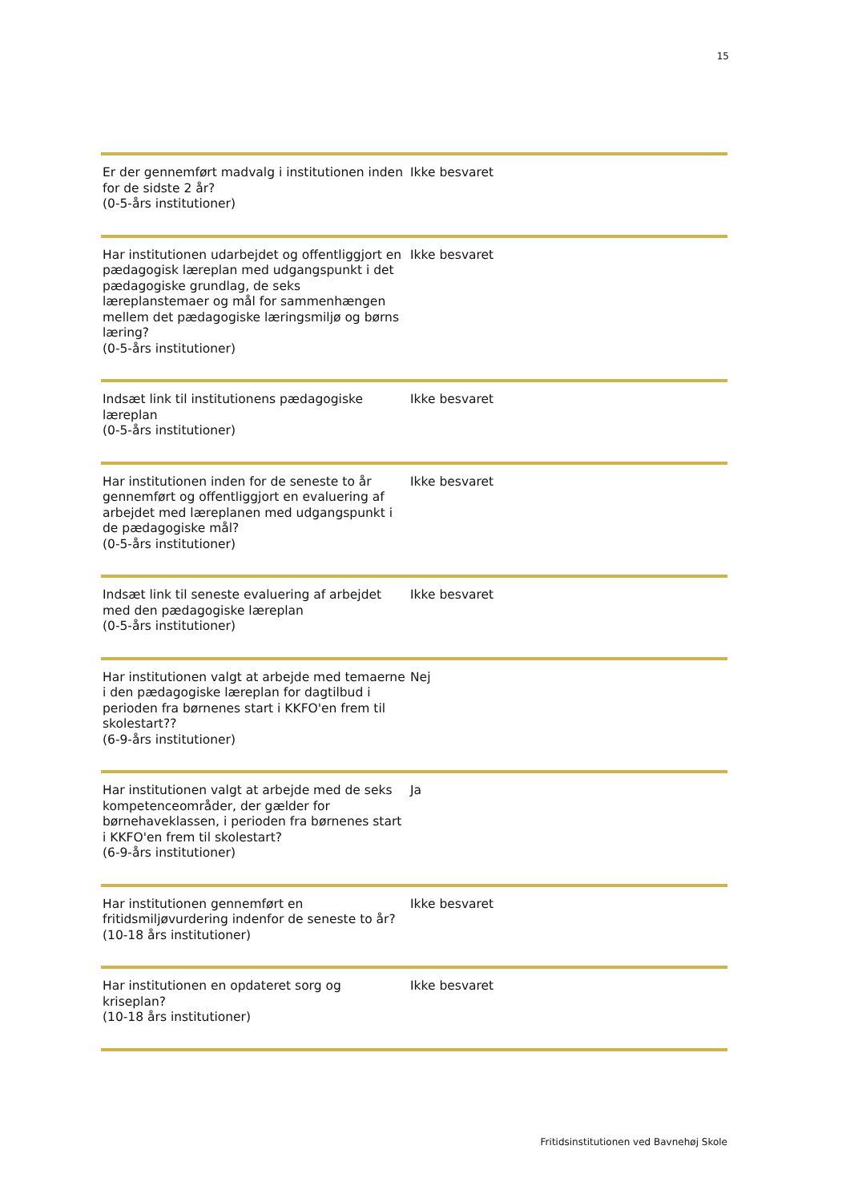15
| Er der gennemført madvalg i institutionen inden for de sidste 2 år? (0-5-års institutioner) | Ikke besvaret |
| Har institutionen udarbejdet og offentliggjort en pædagogisk læreplan med udgangspunkt i det pædagogiske grundlag, de seks læreplanstemaer og mål for sammenhængen mellem det pædagogiske læringsmiljø og børns læring? (0-5-års institutioner) | Ikke besvaret |
| Indsæt link til institutionens pædagogiske læreplan (0-5-års institutioner) | Ikke besvaret |
| Har institutionen inden for de seneste to år gennemført og offentliggjort en evaluering af arbejdet med læreplanen med udgangspunkt i de pædagogiske mål? (0-5-års institutioner) | Ikke besvaret |
| Indsæt link til seneste evaluering af arbejdet med den pædagogiske læreplan (0-5-års institutioner) | Ikke besvaret |
| Har institutionen valgt at arbejde med temaerne i den pædagogiske læreplan for dagtilbud i perioden fra børnenes start i KKFO'en frem til skolestart?? (6-9-års institutioner) | Nej |
| Har institutionen valgt at arbejde med de seks kompetenceområder, der gælder for børnehaveklassen, i perioden fra børnenes start i KKFO'en frem til skolestart? (6-9-års institutioner) | Ja |
| Har institutionen gennemført en fritidsmiljøvurdering indenfor de seneste to år? (10-18 års institutioner) | Ikke besvaret |
| Har institutionen en opdateret sorg og kriseplan? (10-18 års institutioner) | Ikke besvaret |
Fritidsinstitutionen ved Bavnehøj Skole